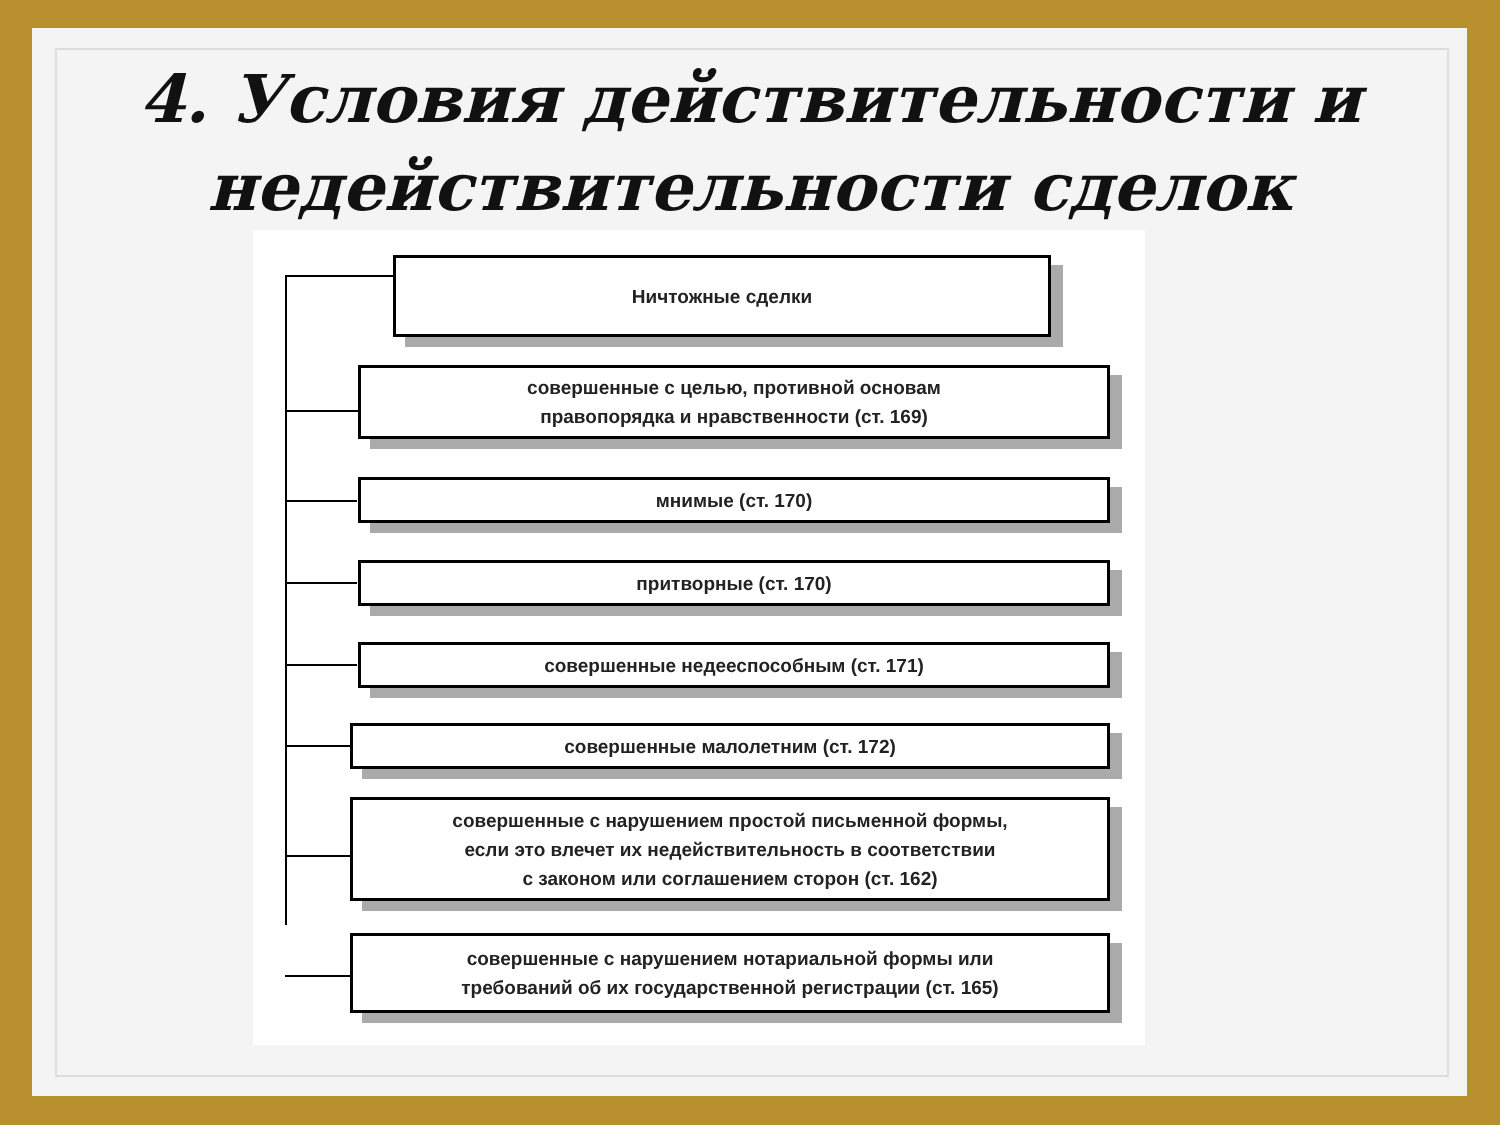4. Условия действительности и
недействительности сделок
Ничтожные сделки
совершенные с целью, противной основам
правопорядка и нравственности (ст. 169)
мнимые (ст. 170)
притворные (ст. 170)
совершенные недееспособным (ст. 171)
совершенные малолетним (ст. 172)
совершенные с нарушением простой письменной формы,
если это влечет их недействительность в соответствии
с законом или соглашением сторон (ст. 162)
совершенные с нарушением нотариальной формы или
требований об их государственной регистрации (ст. 165)